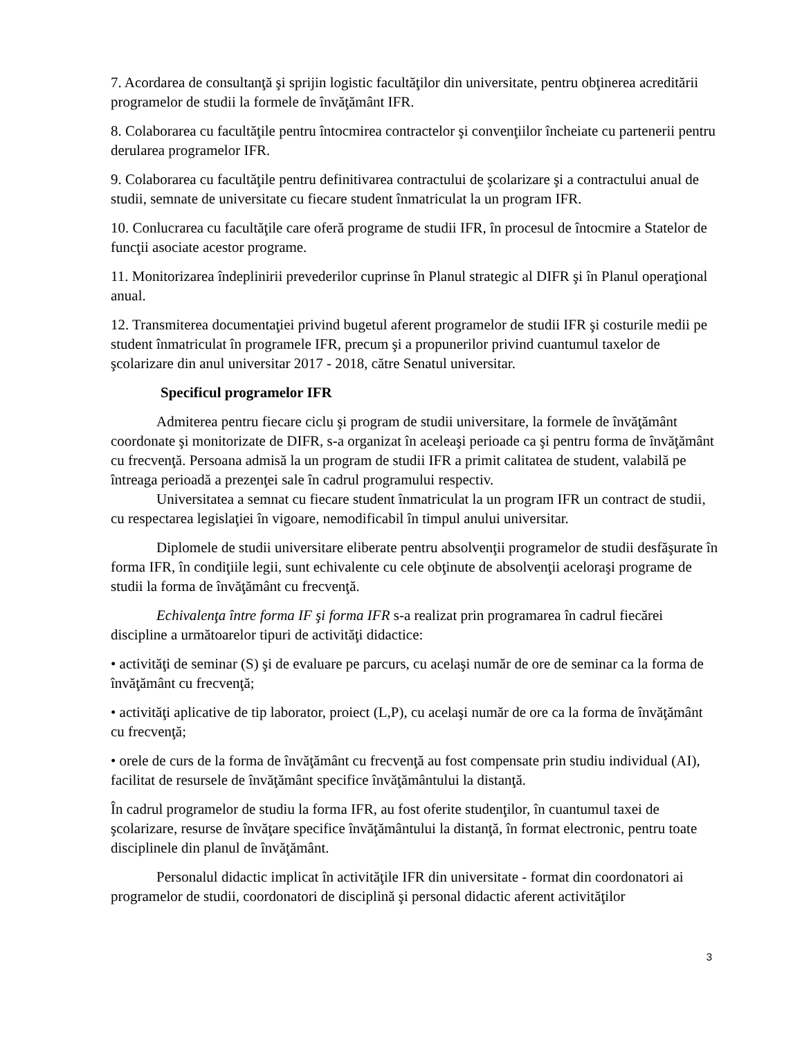7. Acordarea de consultanţă şi sprijin logistic facultăţilor din universitate, pentru obţinerea acreditării programelor de studii la formele de învăţământ IFR.
8. Colaborarea cu facultăţile pentru întocmirea contractelor şi convenţiilor încheiate cu partenerii pentru derularea programelor IFR.
9. Colaborarea cu facultăţile pentru definitivarea contractului de şcolarizare şi a contractului anual de studii, semnate de universitate cu fiecare student înmatriculat la un program IFR.
10. Conlucrarea cu facultăţile care oferă programe de studii IFR, în procesul de întocmire a Statelor de funcţii asociate acestor programe.
11. Monitorizarea îndeplinirii prevederilor cuprinse în Planul strategic al DIFR şi în Planul operaţional anual.
12. Transmiterea documentaţiei privind bugetul aferent programelor de studii IFR şi costurile medii pe student înmatriculat în programele IFR, precum şi a propunerilor privind cuantumul taxelor de şcolarizare din anul universitar 2017 - 2018, către Senatul universitar.
Specificul programelor IFR
Admiterea pentru fiecare ciclu şi program de studii universitare, la formele de învăţământ coordonate şi monitorizate de DIFR, s-a organizat în aceleaşi perioade ca şi pentru forma de învăţământ cu frecvenţă. Persoana admisă la un program de studii IFR a primit calitatea de student, valabilă pe întreaga perioadă a prezenţei sale în cadrul programului respectiv.
Universitatea a semnat cu fiecare student înmatriculat la un program IFR un contract de studii, cu respectarea legislaţiei în vigoare, nemodificabil în timpul anului universitar.
Diplomele de studii universitare eliberate pentru absolvenţii programelor de studii desfăşurate în forma IFR, în condiţiile legii, sunt echivalente cu cele obţinute de absolvenţii aceloraşi programe de studii la forma de învăţământ cu frecvenţă.
Echivalenţa între forma IF şi forma IFR s-a realizat prin programarea în cadrul fiecărei discipline a următoarelor tipuri de activităţi didactice:
• activităţi de seminar (S) şi de evaluare pe parcurs, cu acelaşi număr de ore de seminar ca la forma de învăţământ cu frecvenţă;
• activităţi aplicative de tip laborator, proiect (L,P), cu acelaşi număr de ore ca la forma de învăţământ cu frecvenţă;
• orele de curs de la forma de învăţământ cu frecvenţă au fost compensate prin studiu individual (AI), facilitat de resursele de învăţământ specifice învăţământului la distanţă.
În cadrul programelor de studiu la forma IFR, au fost oferite studenţilor, în cuantumul taxei de şcolarizare, resurse de învăţare specifice învăţământului la distanţă, în format electronic, pentru toate disciplinele din planul de învăţământ.
Personalul didactic implicat în activităţile IFR din universitate - format din coordonatori ai programelor de studii, coordonatori de disciplină şi personal didactic aferent activităţilor
3